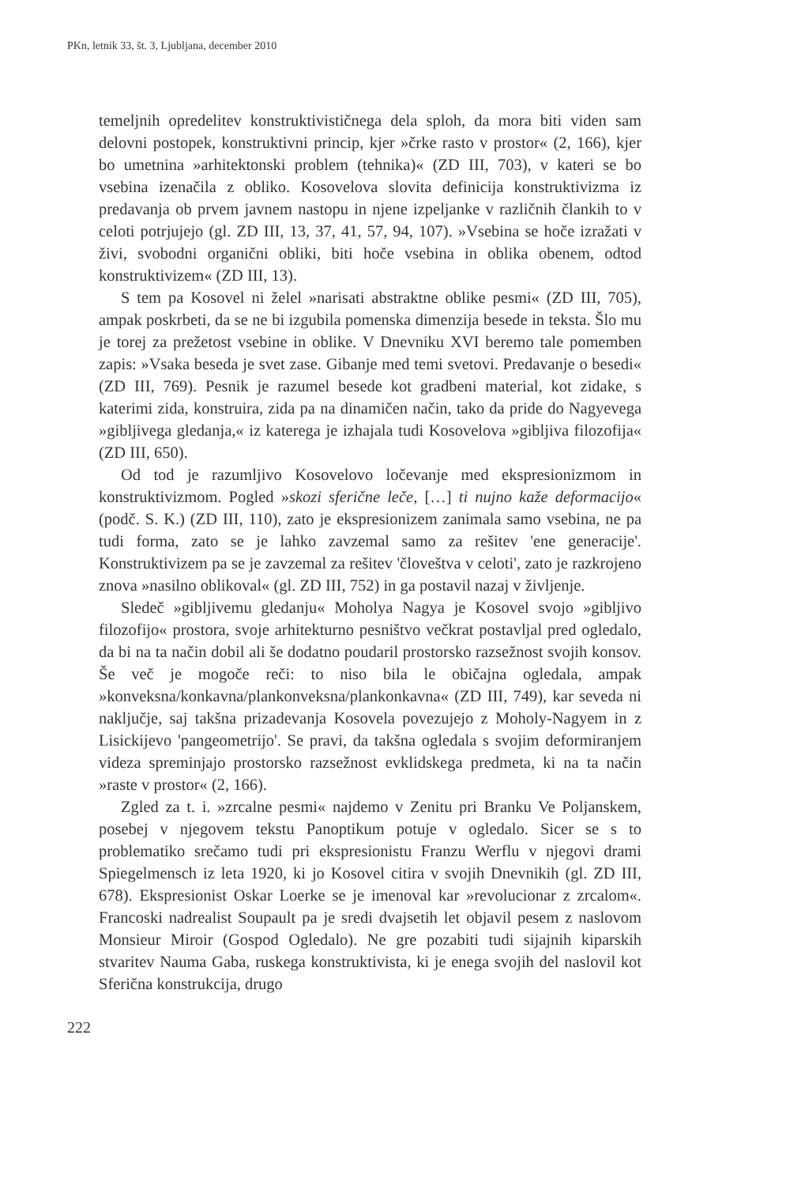PKn, letnik 33, št. 3, Ljubljana, december 2010
temeljnih opredelitev konstruktivističnega dela sploh, da mora biti viden sam delovni postopek, konstruktivni princip, kjer »črke rasto v prostor« (2, 166), kjer bo umetnina »arhitektonski problem (tehnika)« (ZD III, 703), v kateri se bo vsebina izenačila z obliko. Kosovelova slovita definicija konstruktivizma iz predavanja ob prvem javnem nastopu in njene izpeljanke v različnih člankih to v celoti potrjujejo (gl. ZD III, 13, 37, 41, 57, 94, 107). »Vsebina se hoče izražati v živi, svobodni organični obliki, biti hoče vsebina in oblika obenem, odtod konstruktivizem« (ZD III, 13).
S tem pa Kosovel ni želel »narisati abstraktne oblike pesmi« (ZD III, 705), ampak poskrbeti, da se ne bi izgubila pomenska dimenzija besede in teksta. Šlo mu je torej za prežetost vsebine in oblike. V Dnevniku XVI beremo tale pomemben zapis: »Vsaka beseda je svet zase. Gibanje med temi svetovi. Predavanje o besedi« (ZD III, 769). Pesnik je razumel besede kot gradbeni material, kot zidake, s katerimi zida, konstruira, zida pa na dinamičen način, tako da pride do Nagyevega »gibljivega gledanja,« iz katerega je izhajala tudi Kosovelova »gibljiva filozofija« (ZD III, 650).
Od tod je razumljivo Kosovelovo ločevanje med ekspresionizmom in konstruktivizmom. Pogled »skozi sferične leče, […] ti nujno kaže deformacijo« (podč. S. K.) (ZD III, 110), zato je ekspresionizem zanimala samo vsebina, ne pa tudi forma, zato se je lahko zavzemal samo za rešitev 'ene generacije'. Konstruktivizem pa se je zavzemal za rešitev 'človeštva v celoti', zato je razkrojeno znova »nasilno oblikoval« (gl. ZD III, 752) in ga postavil nazaj v življenje.
Sledeč »gibljivemu gledanju« Moholya Nagya je Kosovel svojo »gibljivo filozofijo« prostora, svoje arhitekturno pesništvo večkrat postavljal pred ogledalo, da bi na ta način dobil ali še dodatno poudaril prostorsko razsežnost svojih konsov. Še več je mogoče reči: to niso bila le običajna ogledala, ampak »konveksna/konkavna/plankonveksna/plankonkavna« (ZD III, 749), kar seveda ni naključje, saj takšna prizadevanja Kosovela povezujejo z Moholy-Nagyem in z Lisickijevo 'pangeometrijo'. Se pravi, da takšna ogledala s svojim deformiranjem videza spreminjajo prostorsko razsežnost evklidskega predmeta, ki na ta način »raste v prostor« (2, 166).
Zgled za t. i. »zrcalne pesmi« najdemo v Zenitu pri Branku Ve Poljanskem, posebej v njegovem tekstu Panoptikum potuje v ogledalo. Sicer se s to problematiko srečamo tudi pri ekspresionistu Franzu Werflu v njegovi drami Spiegelmensch iz leta 1920, ki jo Kosovel citira v svojih Dnevnikih (gl. ZD III, 678). Ekspresionist Oskar Loerke se je imenoval kar »revolucionar z zrcalom«. Francoski nadrealist Soupault pa je sredi dvajsetih let objavil pesem z naslovom Monsieur Miroir (Gospod Ogledalo). Ne gre pozabiti tudi sijajnih kiparskih stvaritev Nauma Gaba, ruskega konstruktivista, ki je enega svojih del naslovil kot Sferična konstrukcija, drugo
222